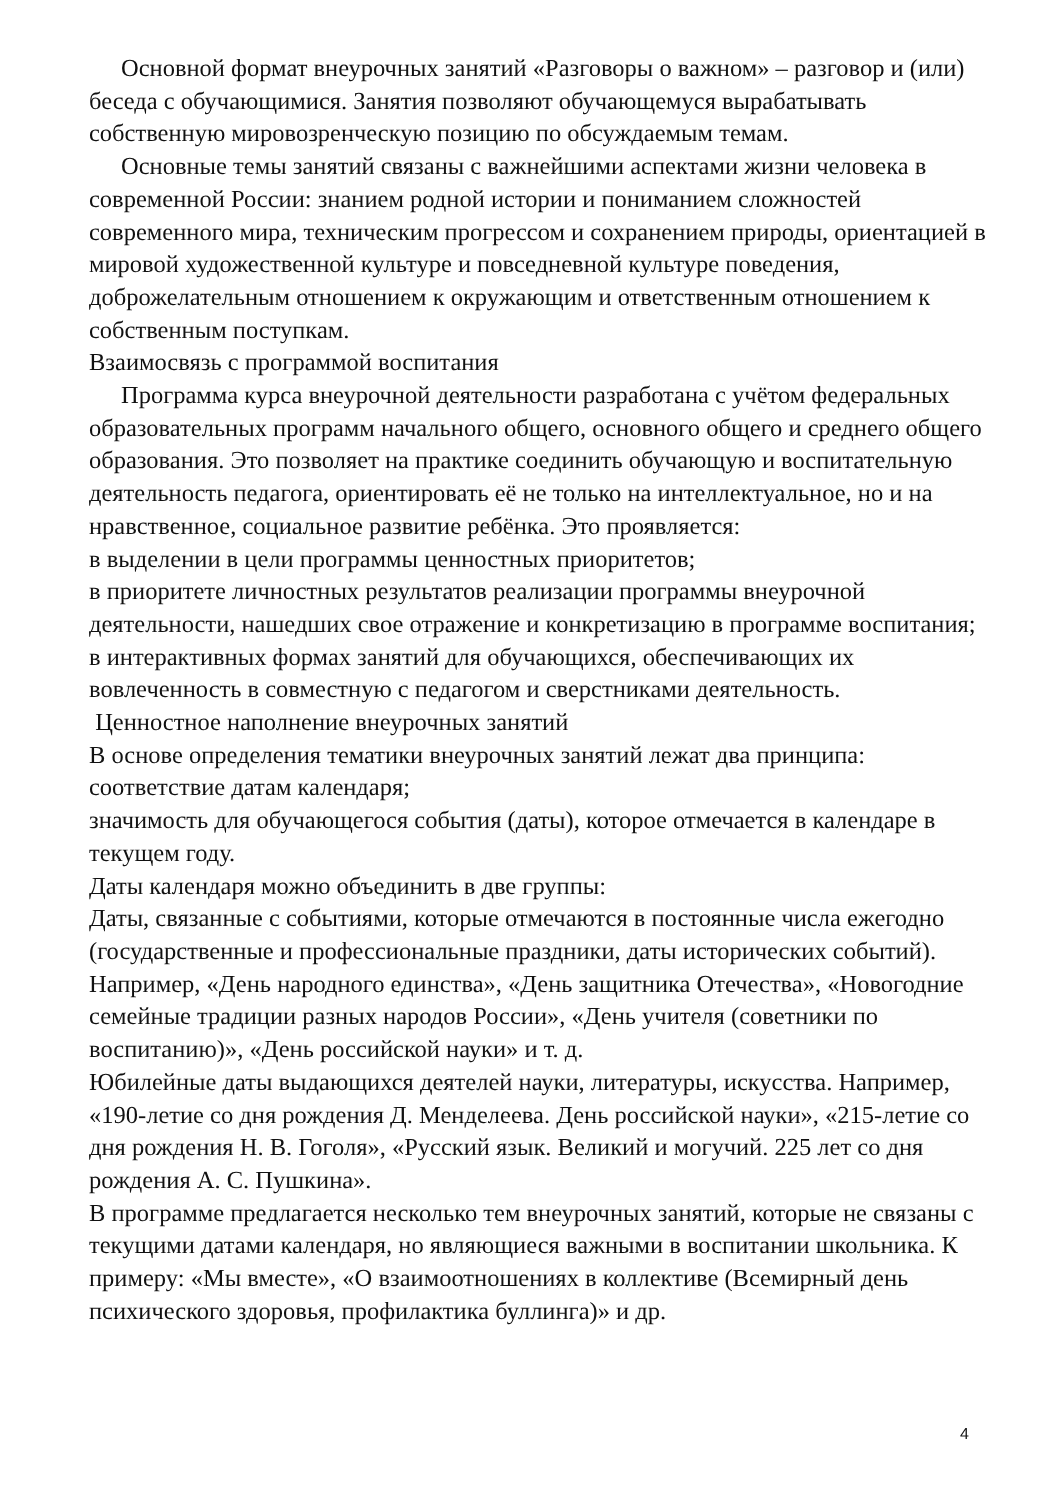Основной формат внеурочных занятий «Разговоры о важном» – разговор и (или) беседа с обучающимися. Занятия позволяют обучающемуся вырабатывать собственную мировозренческую позицию по обсуждаемым темам.
Основные темы занятий связаны с важнейшими аспектами жизни человека в современной России: знанием родной истории и пониманием сложностей современного мира, техническим прогрессом и сохранением природы, ориентацией в мировой художественной культуре и повседневной культуре поведения, доброжелательным отношением к окружающим и ответственным отношением к собственным поступкам.
Взаимосвязь с программой воспитания
Программа курса внеурочной деятельности разработана с учётом федеральных образовательных программ начального общего, основного общего и среднего общего образования. Это позволяет на практике соединить обучающую и воспитательную деятельность педагога, ориентировать её не только на интеллектуальное, но и на нравственное, социальное развитие ребёнка. Это проявляется:
в выделении в цели программы ценностных приоритетов;
в приоритете личностных результатов реализации программы внеурочной деятельности, нашедших свое отражение и конкретизацию в программе воспитания;
в интерактивных формах занятий для обучающихся, обеспечивающих их вовлеченность в совместную с педагогом и сверстниками деятельность.
Ценностное наполнение внеурочных занятий
В основе определения тематики внеурочных занятий лежат два принципа:
соответствие датам календаря;
значимость для обучающегося события (даты), которое отмечается в календаре в текущем году.
Даты календаря можно объединить в две группы:
Даты, связанные с событиями, которые отмечаются в постоянные числа ежегодно (государственные и профессиональные праздники, даты исторических событий). Например, «День народного единства», «День защитника Отечества», «Новогодние семейные традиции разных народов России», «День учителя (советники по воспитанию)», «День российской науки» и т. д.
Юбилейные даты выдающихся деятелей науки, литературы, искусства. Например, «190-летие со дня рождения Д. Менделеева. День российской науки», «215-летие со дня рождения Н. В. Гоголя», «Русский язык. Великий и могучий. 225 лет со дня рождения А. С. Пушкина».
В программе предлагается несколько тем внеурочных занятий, которые не связаны с текущими датами календаря, но являющиеся важными в воспитании школьника. К примеру: «Мы вместе», «О взаимоотношениях в коллективе (Всемирный день психического здоровья, профилактика буллинга)» и др.
4